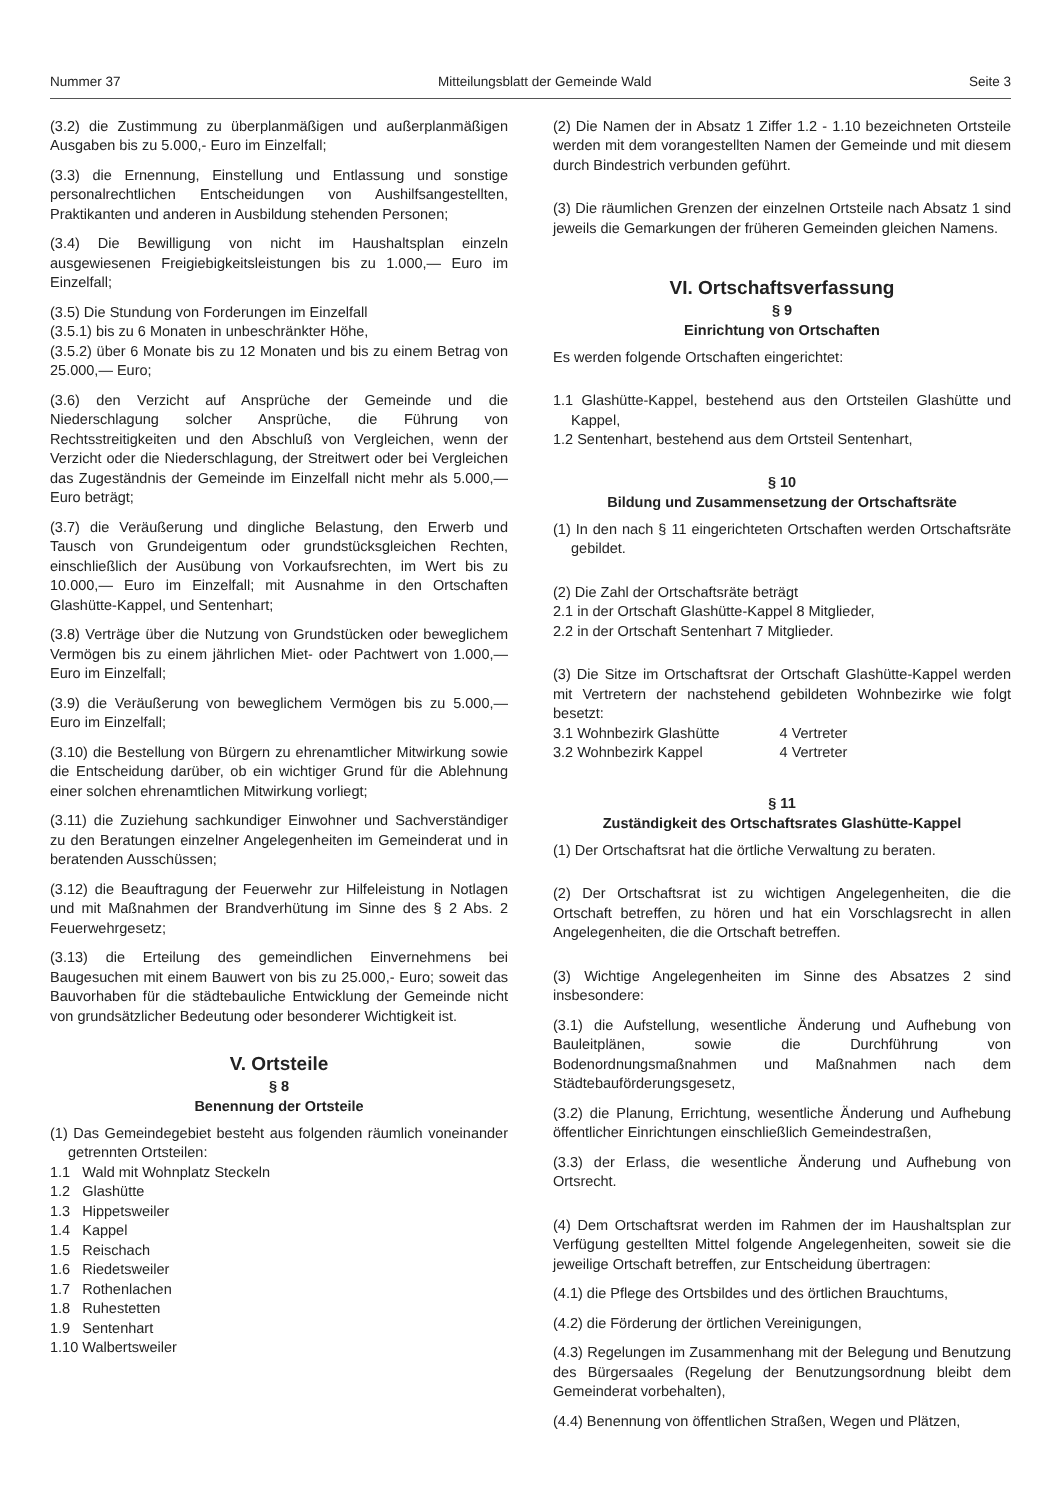Nummer 37 Mitteilungsblatt der Gemeinde Wald Seite 3
(3.2) die Zustimmung zu überplanmäßigen und außerplanmäßigen Ausgaben bis zu 5.000,- Euro im Einzelfall;
(3.3) die Ernennung, Einstellung und Entlassung und sonstige personalrechtlichen Entscheidungen von Aushilfsangestellten, Praktikanten und anderen in Ausbildung stehenden Personen;
(3.4) Die Bewilligung von nicht im Haushaltsplan einzeln ausgewiesenen Freigiebigkeitsleistungen bis zu 1.000,— Euro im Einzelfall;
(3.5) Die Stundung von Forderungen im Einzelfall
(3.5.1) bis zu 6 Monaten in unbeschränkter Höhe,
(3.5.2) über 6 Monate bis zu 12 Monaten und bis zu einem Betrag von 25.000,— Euro;
(3.6) den Verzicht auf Ansprüche der Gemeinde und die Niederschlagung solcher Ansprüche, die Führung von Rechtsstreitigkeiten und den Abschluß von Vergleichen, wenn der Verzicht oder die Niederschlagung, der Streitwert oder bei Vergleichen das Zugeständnis der Gemeinde im Einzelfall nicht mehr als 5.000,— Euro beträgt;
(3.7) die Veräußerung und dingliche Belastung, den Erwerb und Tausch von Grundeigentum oder grundstücksgleichen Rechten, einschließlich der Ausübung von Vorkaufsrechten, im Wert bis zu 10.000,— Euro im Einzelfall; mit Ausnahme in den Ortschaften Glashütte-Kappel, und Sentenhart;
(3.8) Verträge über die Nutzung von Grundstücken oder beweglichem Vermögen bis zu einem jährlichen Miet- oder Pachtwert von 1.000,— Euro im Einzelfall;
(3.9) die Veräußerung von beweglichem Vermögen bis zu 5.000,— Euro im Einzelfall;
(3.10) die Bestellung von Bürgern zu ehrenamtlicher Mitwirkung sowie die Entscheidung darüber, ob ein wichtiger Grund für die Ablehnung einer solchen ehrenamtlichen Mitwirkung vorliegt;
(3.11) die Zuziehung sachkundiger Einwohner und Sachverständiger zu den Beratungen einzelner Angelegenheiten im Gemeinderat und in beratenden Ausschüssen;
(3.12) die Beauftragung der Feuerwehr zur Hilfeleistung in Notlagen und mit Maßnahmen der Brandverhütung im Sinne des § 2 Abs. 2 Feuerwehrgesetz;
(3.13) die Erteilung des gemeindlichen Einvernehmens bei Baugesuchen mit einem Bauwert von bis zu 25.000,- Euro; soweit das Bauvorhaben für die städtebauliche Entwicklung der Gemeinde nicht von grundsätzlicher Bedeutung oder besonderer Wichtigkeit ist.
V. Ortsteile
§ 8
Benennung der Ortsteile
(1) Das Gemeindegebiet besteht aus folgenden räumlich voneinander getrennten Ortsteilen:
1.1 Wald mit Wohnplatz Steckeln
1.2 Glashütte
1.3 Hippetsweiler
1.4 Kappel
1.5 Reischach
1.6 Riedetsweiler
1.7 Rothenlachen
1.8 Ruhestetten
1.9 Sentenhart
1.10 Walbertsweiler
(2) Die Namen der in Absatz 1 Ziffer 1.2 - 1.10 bezeichneten Ortsteile werden mit dem vorangestellten Namen der Gemeinde und mit diesem durch Bindestrich verbunden geführt.
(3) Die räumlichen Grenzen der einzelnen Ortsteile nach Absatz 1 sind jeweils die Gemarkungen der früheren Gemeinden gleichen Namens.
VI. Ortschaftsverfassung
§ 9
Einrichtung von Ortschaften
Es werden folgende Ortschaften eingerichtet:
1.1 Glashütte-Kappel, bestehend aus den Ortsteilen Glashütte und Kappel,
1.2 Sentenhart, bestehend aus dem Ortsteil Sentenhart,
§ 10
Bildung und Zusammensetzung der Ortschaftsräte
(1) In den nach § 11 eingerichteten Ortschaften werden Ortschaftsräte gebildet.
(2) Die Zahl der Ortschaftsräte beträgt
2.1 in der Ortschaft Glashütte-Kappel 8 Mitglieder,
2.2 in der Ortschaft Sentenhart 7 Mitglieder.
(3) Die Sitze im Ortschaftsrat der Ortschaft Glashütte-Kappel werden mit Vertretern der nachstehend gebildeten Wohnbezirke wie folgt besetzt:
| 3.1 Wohnbezirk Glashütte | 4 Vertreter |
| 3.2 Wohnbezirk Kappel | 4 Vertreter |
§ 11
Zuständigkeit des Ortschaftsrates Glashütte-Kappel
(1) Der Ortschaftsrat hat die örtliche Verwaltung zu beraten.
(2) Der Ortschaftsrat ist zu wichtigen Angelegenheiten, die die Ortschaft betreffen, zu hören und hat ein Vorschlagsrecht in allen Angelegenheiten, die die Ortschaft betreffen.
(3) Wichtige Angelegenheiten im Sinne des Absatzes 2 sind insbesondere:
(3.1) die Aufstellung, wesentliche Änderung und Aufhebung von Bauleitplänen, sowie die Durchführung von Bodenordnungsmaßnahmen und Maßnahmen nach dem Städtebauförderungsgesetz,
(3.2) die Planung, Errichtung, wesentliche Änderung und Aufhebung öffentlicher Einrichtungen einschließlich Gemeindestraßen,
(3.3) der Erlass, die wesentliche Änderung und Aufhebung von Ortsrecht.
(4) Dem Ortschaftsrat werden im Rahmen der im Haushaltsplan zur Verfügung gestellten Mittel folgende Angelegenheiten, soweit sie die jeweilige Ortschaft betreffen, zur Entscheidung übertragen:
(4.1) die Pflege des Ortsbildes und des örtlichen Brauchtums,
(4.2) die Förderung der örtlichen Vereinigungen,
(4.3) Regelungen im Zusammenhang mit der Belegung und Benutzung des Bürgersaales (Regelung der Benutzungsordnung bleibt dem Gemeinderat vorbehalten),
(4.4) Benennung von öffentlichen Straßen, Wegen und Plätzen,